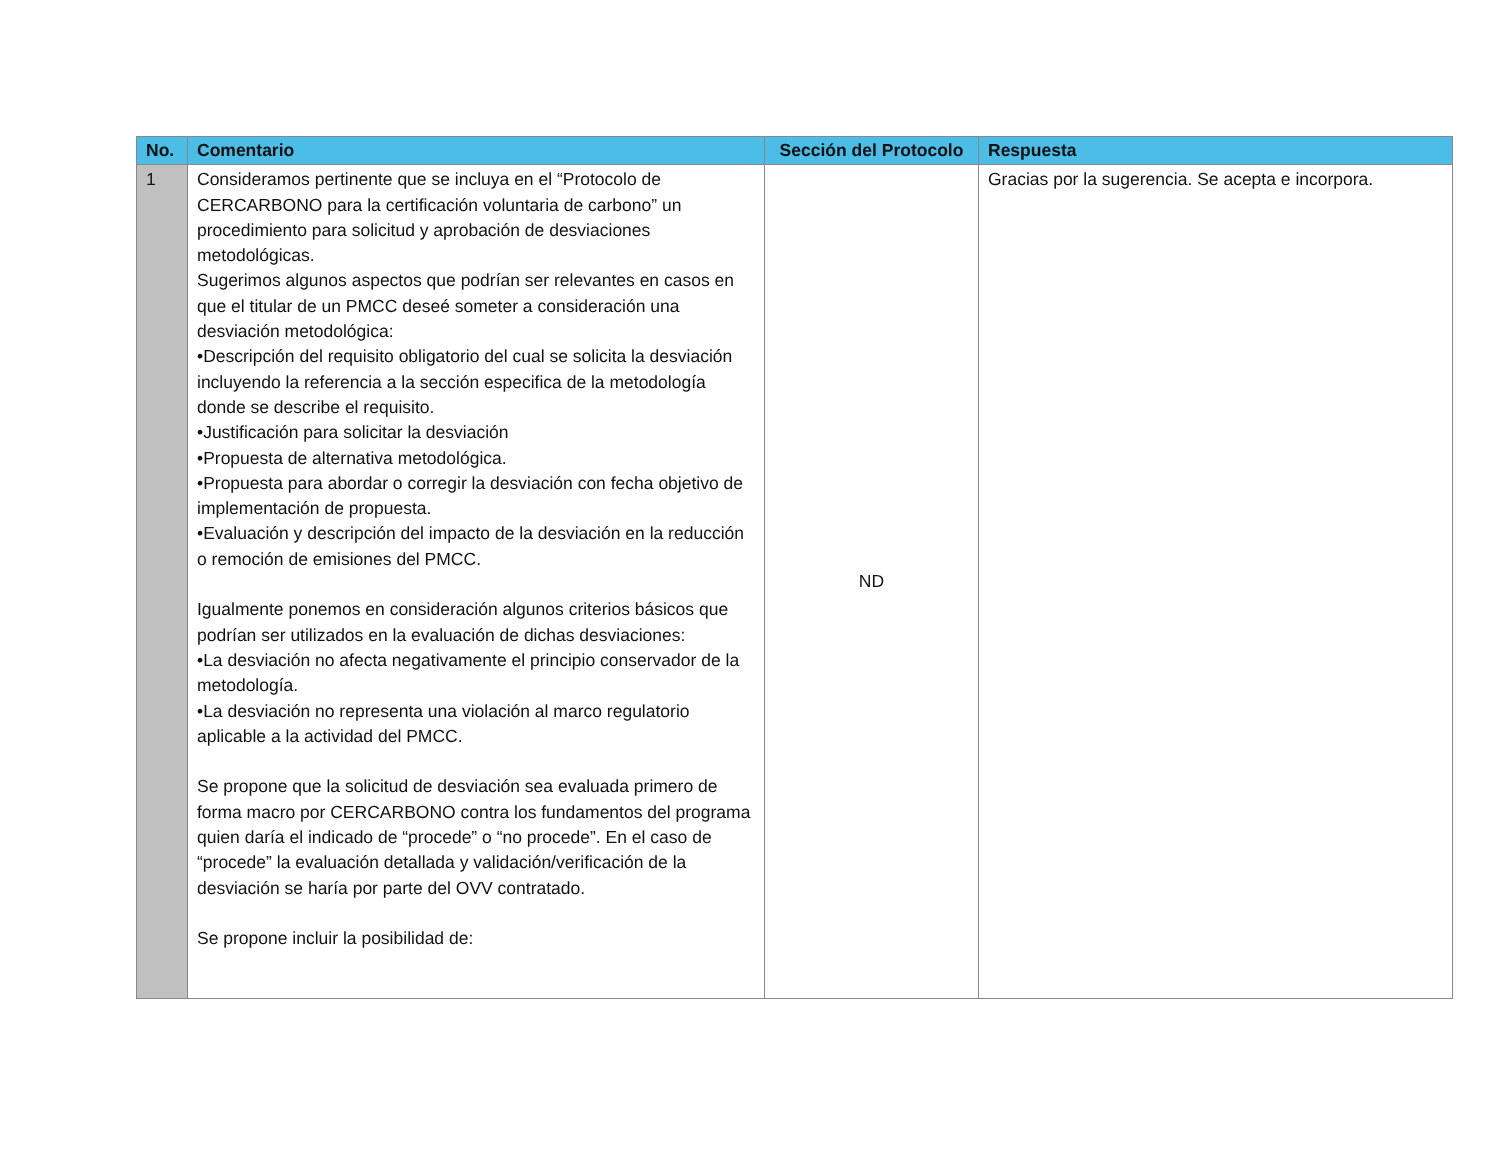| No. | Comentario | Sección del Protocolo | Respuesta |
| --- | --- | --- | --- |
| 1 | Consideramos pertinente que se incluya en el “Protocolo de CERCARBONO para la certificación voluntaria de carbono” un procedimiento para solicitud y aprobación de desviaciones metodológicas. Sugerimos algunos aspectos que podrían ser relevantes en casos en que el titular de un PMCC deseé someter a consideración una desviación metodológica: •Descripción del requisito obligatorio del cual se solicita la desviación incluyendo la referencia a la sección especifica de la metodología donde se describe el requisito. •Justificación para solicitar la desviación •Propuesta de alternativa metodológica. •Propuesta para abordar o corregir la desviación con fecha objetivo de implementación de propuesta. •Evaluación y descripción del impacto de la desviación en la reducción o remoción de emisiones del PMCC. Igualmente ponemos en consideración algunos criterios básicos que podrían ser utilizados en la evaluación de dichas desviaciones: •La desviación no afecta negativamente el principio conservador de la metodología. •La desviación no representa una violación al marco regulatorio aplicable a la actividad del PMCC. Se propone que la solicitud de desviación sea evaluada primero de forma macro por CERCARBONO contra los fundamentos del programa quien daría el indicado de “procede” o “no procede”. En el caso de “procede” la evaluación detallada y validación/verificación de la desviación se haría por parte del OVV contratado. Se propone incluir la posibilidad de: | ND | Gracias por la sugerencia. Se acepta e incorpora. |